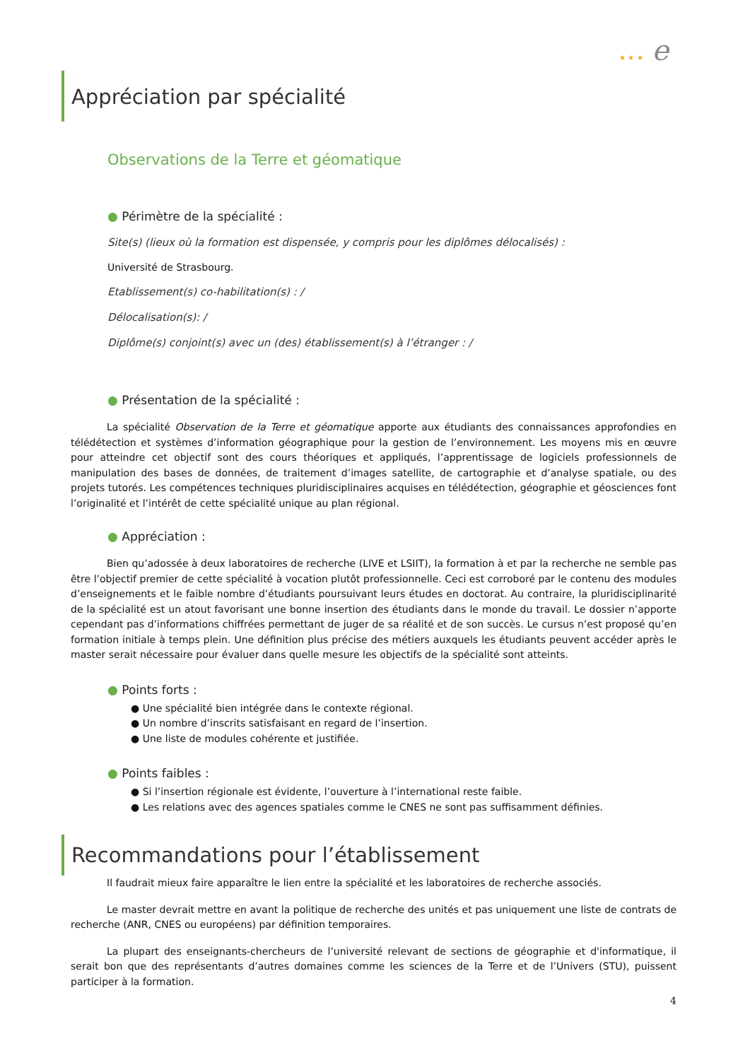★ ★ ★ e
Appréciation par spécialité
Observations de la Terre et géomatique
● Périmètre de la spécialité :
Site(s) (lieux où la formation est dispensée, y compris pour les diplômes délocalisés) :
Université de Strasbourg.
Etablissement(s) co-habilitation(s) : /
Délocalisation(s): /
Diplôme(s) conjoint(s) avec un (des) établissement(s) à l’étranger : /
● Présentation de la spécialité :
La spécialité Observation de la Terre et géomatique apporte aux étudiants des connaissances approfondies en télédétection et systèmes d’information géographique pour la gestion de l’environnement. Les moyens mis en œuvre pour atteindre cet objectif sont des cours théoriques et appliqués, l’apprentissage de logiciels professionnels de manipulation des bases de données, de traitement d’images satellite, de cartographie et d’analyse spatiale, ou des projets tutorés. Les compétences techniques pluridisciplinaires acquises en télédétection, géographie et géosciences font l’originalité et l’intérêt de cette spécialité unique au plan régional.
● Appréciation :
Bien qu’adossée à deux laboratoires de recherche (LIVE et LSIIT), la formation à et par la recherche ne semble pas être l’objectif premier de cette spécialité à vocation plutôt professionnelle. Ceci est corroboré par le contenu des modules d’enseignements et le faible nombre d’étudiants poursuivant leurs études en doctorat. Au contraire, la pluridisciplinarité de la spécialité est un atout favorisant une bonne insertion des étudiants dans le monde du travail. Le dossier n’apporte cependant pas d’informations chiffrées permettant de juger de sa réalité et de son succès. Le cursus n’est proposé qu’en formation initiale à temps plein. Une définition plus précise des métiers auxquels les étudiants peuvent accéder après le master serait nécessaire pour évaluer dans quelle mesure les objectifs de la spécialité sont atteints.
● Points forts :
● Une spécialité bien intégrée dans le contexte régional.
● Un nombre d’inscrits satisfaisant en regard de l’insertion.
● Une liste de modules cohérente et justifiée.
● Points faibles :
● Si l’insertion régionale est évidente, l’ouverture à l’international reste faible.
● Les relations avec des agences spatiales comme le CNES ne sont pas suffisamment définies.
Recommandations pour l’établissement
Il faudrait mieux faire apparaître le lien entre la spécialité et les laboratoires de recherche associés.
Le master devrait mettre en avant la politique de recherche des unités et pas uniquement une liste de contrats de recherche (ANR, CNES ou européens) par définition temporaires.
La plupart des enseignants-chercheurs de l’université relevant de sections de géographie et d'informatique, il serait bon que des représentants d’autres domaines comme les sciences de la Terre et de l’Univers (STU), puissent participer à la formation.
4